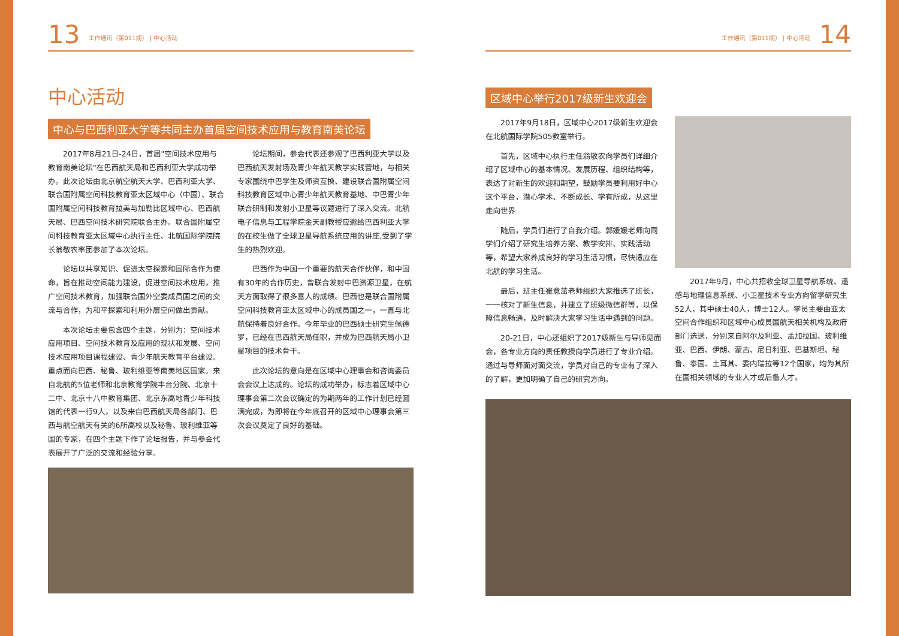13 工作通讯（第011期） | 中心活动
中心活动
中心与巴西利亚大学等共同主办首届空间技术应用与教育南美论坛
2017年8月21日-24日，首届"空间技术应用与教育南美论坛"在巴西航天局和巴西利亚大学成功举办。此次论坛由北京航空航天大学、巴西利亚大学、联合国附属空间科技教育亚太区域中心（中国）、联合国附属空间科技教育拉美与加勒比区域中心、巴西航天局、巴西空间技术研究院联合主办。联合国附属空间科技教育亚太区域中心执行主任、北航国际学院院长翁敬农率团参加了本次论坛。
论坛以共享知识、促进太空探索和国际合作为使命，旨在推动空间能力建设，促进空间技术应用，推广空间技术教育，加强联合国外空委成员国之间的交流与合作，为和平探索和利用外层空间做出贡献。
本次论坛主要包含四个主题，分别为：空间技术应用项目、空间技术教育及应用的现状和发展、空间技术应用项目课程建设、青少年航天教育平台建设。重点面向巴西、秘鲁、玻利维亚等南美地区国家。来自北航的5位老师和北京教育学院丰台分院、北京十二中、北京十八中教育集团、北京东高地青少年科技馆的代表一行9人，以及来自巴西航天局各部门、巴西与航空航天有关的6所高校以及秘鲁、玻利维亚等国的专家，在四个主题下作了论坛报告，并与参会代表展开了广泛的交流和经验分享。
论坛期间，参会代表还参观了巴西利亚大学以及巴西航天发射场及青少年航天教学实践营地，与相关专家围绕中巴学生及师资互换、建设联合国附属空间科技教育区域中心青少年航天教育基地、中巴青少年联合研制和发射小卫星等议题进行了深入交流。北航电子信息与工程学院金天副教授应邀给巴西利亚大学的在校生做了全球卫星导航系统应用的讲座,受到了学生的热烈欢迎。
巴西作为中国一个重要的航天合作伙伴，和中国有30年的合作历史，曾联合发射中巴资源卫星，在航天方面取得了很多喜人的成绩。巴西也是联合国附属空间科技教育亚太区域中心的成员国之一，一直与北航保持着良好合作。今年毕业的巴西硕士研究生佩德罗，已经在巴西航天局任职，并成为巴西航天局小卫星项目的技术骨干。
此次论坛的意向是在区域中心理事会和咨询委员会会议上达成的。论坛的成功举办，标志着区域中心理事会第二次会议确定的为期两年的工作计划已经圆满完成，为即将在今年底召开的区域中心理事会第三次会议奠定了良好的基础。
工作通讯（第011期） | 中心活动 14
区域中心举行2017级新生欢迎会
2017年9月18日，区域中心2017级新生欢迎会在北航国际学院505教室举行。
首先，区域中心执行主任翁敬农向学员们详细介绍了区域中心的基本情况、发展历程、组织结构等，表达了对新生的欢迎和期望，鼓励学员要利用好中心这个平台，潜心学术、不断成长、学有所成，从这里走向世界
随后，学员们进行了自我介绍。郭媛媛老师向同学们介绍了研究生培养方案、教学安排、实践活动等，希望大家养成良好的学习生活习惯，尽快适应在北航的学习生活。
最后，班主任崔意茁老师组织大家推选了班长，一一核对了新生信息，并建立了班级微信群等，以保障信息畅通，及时解决大家学习生活中遇到的问题。
20-21日，中心还组织了2017级新生与导师见面会，各专业方向的责任教授向学员进行了专业介绍。通过与导师面对面交流，学员对自己的专业有了深入的了解，更加明确了自己的研究方向。
2017年9月，中心共招收全球卫星导航系统、遥感与地理信息系统、小卫星技术专业方向留学研究生52人，其中硕士40人，博士12人。学员主要由亚太空间合作组织和区域中心成员国航天相关机构及政府部门选送，分别来自阿尔及利亚、孟加拉国、玻利维亚、巴西、伊朗、蒙古、尼日利亚、巴基斯坦、秘鲁、泰国、土耳其、委内瑞拉等12个国家，均为其所在国相关领域的专业人才或后备人才。